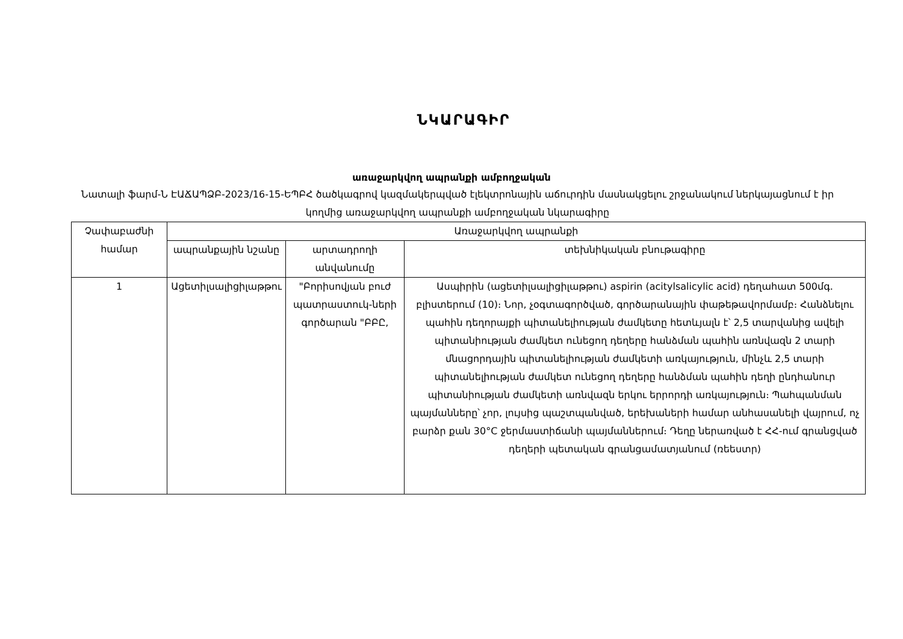ՆԿԱՐԱԳԻՐ
առաջարկվող ապրանքի ամբողջական
Նատալի ֆարմ-Ն ԷԱՃԱՊՁԲ-2023/16-15-ԵՊԲՀ ծածկագրով կազմակերպված էլեկտրոնային աճուրդին մասնակցելու շրջանակում ներկայացնում է իր կողմից առաջարկվող ապրանքի ամբողջական նկարագիրը
| Չափաբաժնի համար | Առաջարկվող ապրանքի | | |
| --- | --- | --- | --- |
| | ապրանքային նշանը | արտադրողի անվանումը | տեխնիկական բնութագիրը |
| 1 | Ացետիլսալիցիլաթթու | "Բորիսովյան բուժ պատրաստուկ-ների գործարան "ԲԲԸ, | Ասպիրին (ացետիլսալիցիլաթթու) aspirin (acitylsalicylic acid) դեղահատ 500մգ. բլիստերում (10)։ Նոր, չօգտագործված, գործարանային փաթեթավորմամբ։ Հանձնելու պահին դեղորայքի պիտանելիության ժամկետը հետևյալն է՝ 2,5 տարվանից ավելի պիտանիության ժամկետ ունեցող դեղերը հանձման պահին առնվազն 2 տարի մնացորդային պիտանելիության ժամկետի առկայություն, մինչև 2,5 տարի պիտանելիության ժամկետ ունեցող դեղերը հանձման պահին դեղի ընդհանուր պիտանիության ժամկետի առնվազն երկու երրորդի առկայություն։ Պահպանման պայմանները՝ չոր, լույսից պաշտպանված, երեխաների համար անհասանելի վայրում, ոչ բարձր քան 30°C ջերմաստիճանի պայմաններում։ Դեղը ներառված է ՀՀ-ում գրանցված դեղերի պետական գրանցամատյանում (ռեեստր) |